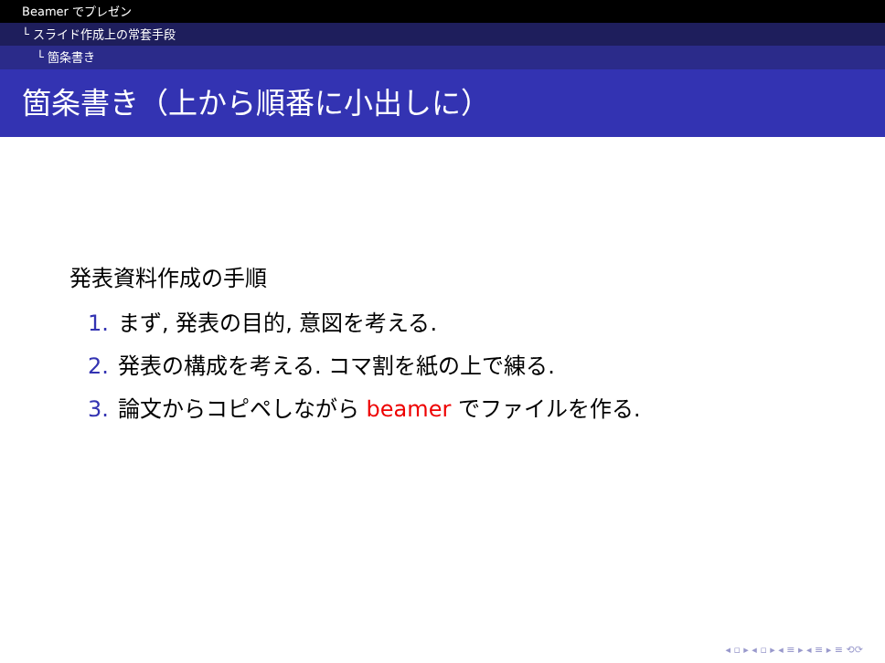Beamer でプレゼン
└ スライド作成上の常套手段
└ 箇条書き
箇条書き（上から順番に小出しに）
発表資料作成の手順
1. まず, 発表の目的, 意図を考える.
2. 発表の構成を考える. コマ割を紙の上で練る.
3. 論文からコピペしながら beamer でファイルを作る.
◂ ▫ ▸ ◂ ▫ ▸ ◂ ≡ ▸ ◂ ≡ ▸ ≡ ⟲⟳